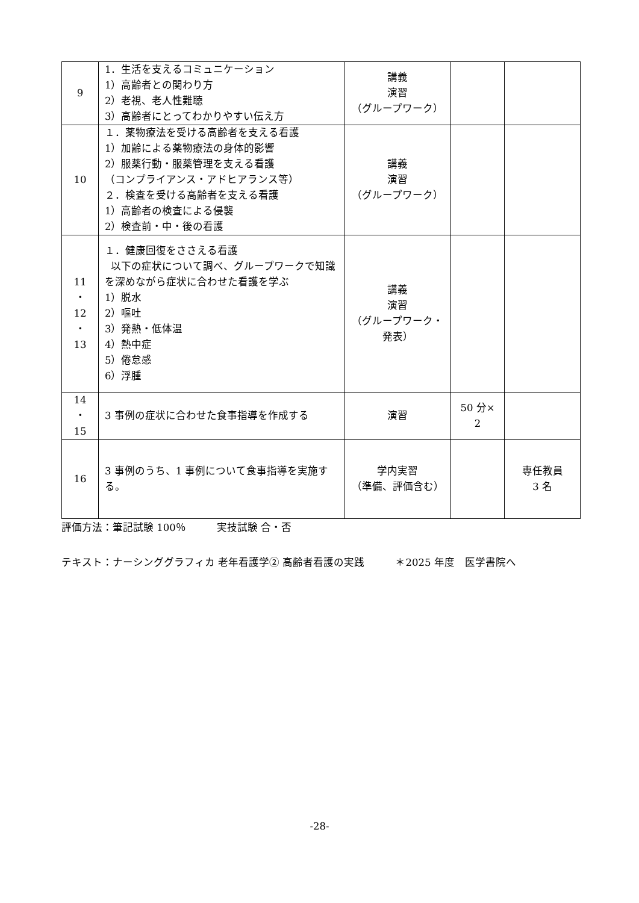| 9 | 1．生活を支えるコミュニケーション 1）高齢者との関わり方 2）老視、老人性難聴 3）高齢者にとってわかりやすい伝え方 | 講義 演習 （グループワーク） | | |
| 10 | １．薬物療法を受ける高齢者を支える看護 1）加齢による薬物療法の身体的影響 2）服薬行動・服薬管理を支える看護 （コンプライアンス・アドヒアランス等） ２．検査を受ける高齢者を支える看護 1）高齢者の検査による侵襲 2）検査前・中・後の看護 | 講義 演習 （グループワーク） | | |
| 11 ・ 12 ・ 13 | １．健康回復をささえる看護 以下の症状について調べ、グループワークで知識を深めながら症状に合わせた看護を学ぶ 1）脱水 2）嘔吐 3）発熱・低体温 4）熱中症 5）倦怠感 6）浮腫 | 講義 演習 （グループワーク・発表） | | |
| 14 ・ 15 | 3 事例の症状に合わせた食事指導を作成する | 演習 | 50 分× 2 | |
| 16 | 3 事例のうち、1 事例について食事指導を実施する。 | 学内実習 （準備、評価含む） | | 専任教員 3 名 |
評価方法：筆記試験 100％　　　実技試験 合・否
テキスト：ナーシンググラフィカ 老年看護学② 高齢者看護の実践　　　＊2025 年度　医学書院へ
-28-